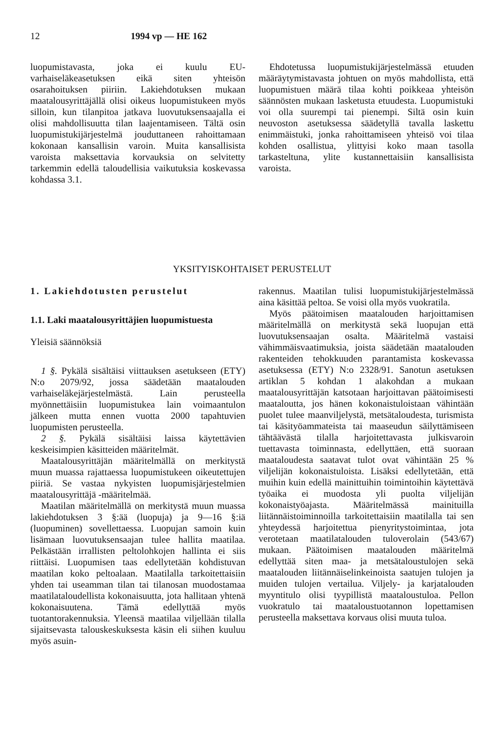12 1994 vp — HE 162
luopumistavasta, joka ei kuulu EU-varhaiseläkeasetuksen eikä siten yhteisön osarahoituksen piiriin. Lakiehdotuksen mukaan maatalousyrittäjällä olisi oikeus luopumistukeen myös silloin, kun tilanpitoa jatkava luovutuksensaajalla ei olisi mahdollisuutta tilan laajentamiseen. Tältä osin luopumistukijärjestelmä jouduttaneen rahoittamaan kokonaan kansallisin varoin. Muita kansallisista varoista maksettavia korvauksia on selvitetty tarkemmin edellä taloudellisia vaikutuksia koskevassa kohdassa 3.1.
Ehdotetussa luopumistukijärjestelmässä etuuden määräytymistavasta johtuen on myös mahdollista, että luopumistuen määrä tilaa kohti poikkeaa yhteisön säännösten mukaan lasketusta etuudesta. Luopumistuki voi olla suurempi tai pienempi. Siltä osin kuin neuvoston asetuksessa säädetyllä tavalla laskettu enimmäistuki, jonka rahoittamiseen yhteisö voi tilaa kohden osallistua, ylittyisi koko maan tasolla tarkasteltuna, ylite kustannettaisiin kansallisista varoista.
YKSITYISKOHTAISET PERUSTELUT
1. Lakiehdotusten perustelut
1.1. Laki maatalousyrittäjien luopumistuesta
Yleisiä säännöksiä
1 §. Pykälä sisältäisi viittauksen asetukseen (ETY) N:o 2079/92, jossa säädetään maatalouden varhaiseläkejärjestelmästä. Lain perusteella myönnettäisiin luopumistukea lain voimaantulon jälkeen mutta ennen vuotta 2000 tapahtuvien luopumisten perusteella.
2 §. Pykälä sisältäisi laissa käytettävien keskeisimpien käsitteiden määritelmät.
Maatalousyrittäjän määritelmällä on merkitystä muun muassa rajattaessa luopumistukeen oikeutettujen piiriä. Se vastaa nykyisten luopumisjärjestelmien maatalousyrittäjä -määritelmää.
Maatilan määritelmällä on merkitystä muun muassa lakiehdotuksen 3 §:ää (luopuja) ja 9—16 §:iä (luopuminen) sovellettaessa. Luopujan samoin kuin lisämaan luovutuksensaajan tulee hallita maatilaa. Pelkästään irrallisten peltolohkojen hallinta ei siis riittäisi. Luopumisen taas edellytetään kohdistuvan maatilan koko peltoalaan. Maatilalla tarkoitettaisiin yhden tai useamman tilan tai tilanosan muodostamaa maatilataloudellista kokonaisuutta, jota hallitaan yhtenä kokonaisuutena. Tämä edellyttää myös tuotantorakennuksia. Yleensä maatilaa viljellään tilalla sijaitsevasta talouskeskuksesta käsin eli siihen kuuluu myös asuin-
rakennus. Maatilan tulisi luopumistukijärjestelmässä aina käsittää peltoa. Se voisi olla myös vuokratila.
Myös päätoimisen maatalouden harjoittamisen määritelmällä on merkitystä sekä luopujan että luovutuksensaajan osalta. Määritelmä vastaisi vähimmäisvaatimuksia, joista säädetään maatalouden rakenteiden tehokkuuden parantamista koskevassa asetuksessa (ETY) N:o 2328/91. Sanotun asetuksen artiklan 5 kohdan 1 alakohdan a mukaan maatalousyrittäjän katsotaan harjoittavan päätoimisesti maataloutta, jos hänen kokonaistuloistaan vähintään puolet tulee maanviljelystä, metsätaloudesta, turismista tai käsityöammateista tai maaseudun säilyttämiseen tähtäävästä tilalla harjoitettavasta julkisvaroin tuettavasta toiminnasta, edellyttäen, että suoraan maataloudesta saatavat tulot ovat vähintään 25 % viljelijän kokonaistuloista. Lisäksi edellytetään, että muihin kuin edellä mainittuihin toimintoihin käytettävä työaika ei muodosta yli puolta viljelijän kokonaistyöajasta. Määritelmässä mainituilla liitännäistoiminnoilla tarkoitettaisiin maatilalla tai sen yhteydessä harjoitettua pienyritystoimintaa, jota verotetaan maatilatalouden tuloverolain (543/67) mukaan. Päätoimisen maatalouden määritelmä edellyttää siten maa- ja metsätaloustulojen sekä maatalouden liitännäiselinkeinoista saatujen tulojen ja muiden tulojen vertailua. Viljely- ja karjatalouden myyntitulo olisi tyypillistä maataloustuloa. Pellon vuokratulo tai maataloustuotannon lopettamisen perusteella maksettava korvaus olisi muuta tuloa.